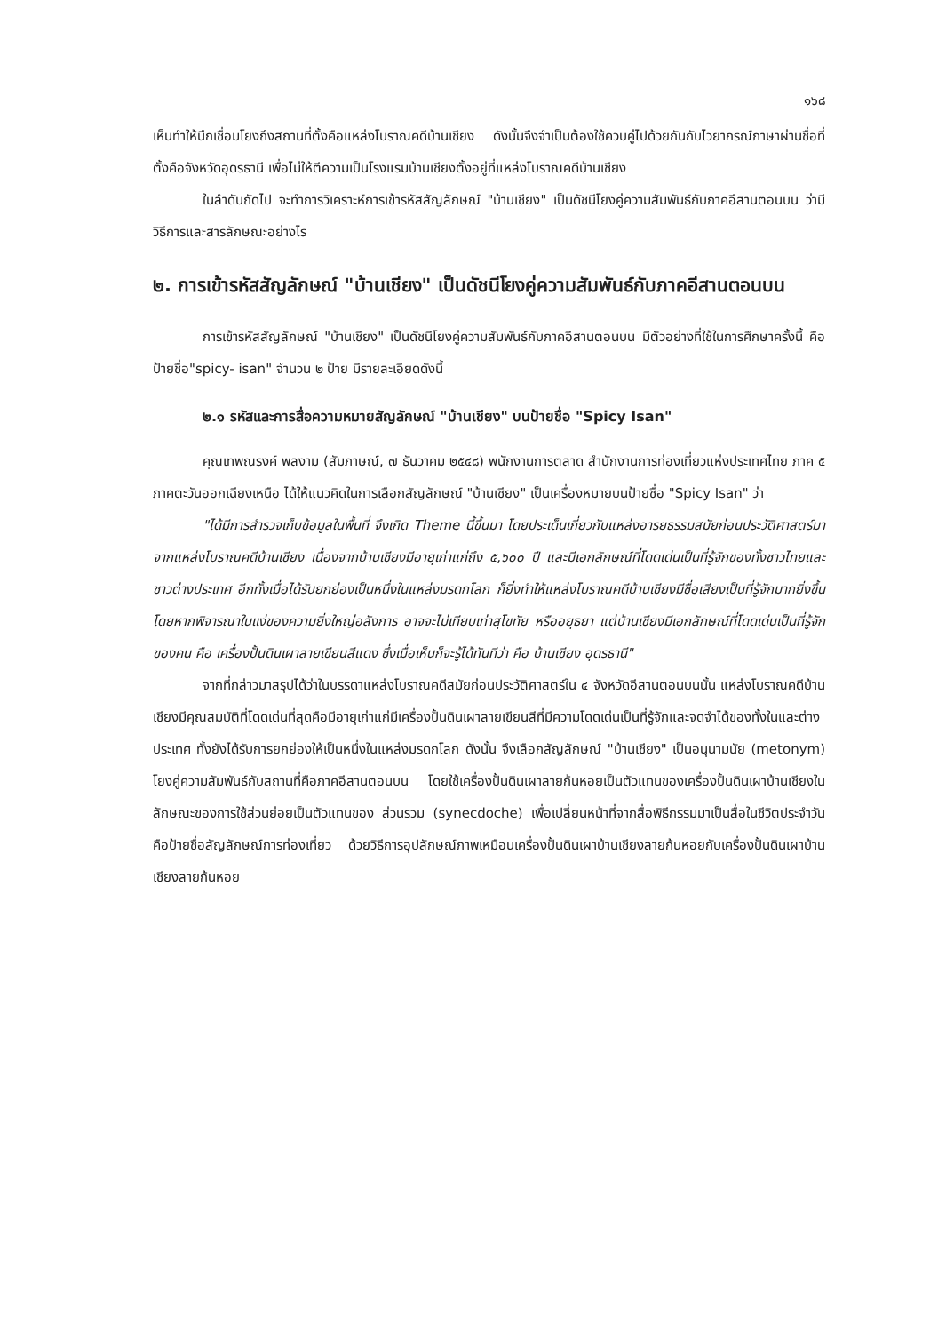๑๖๘
เห็นทำให้นึกเชื่อมโยงถึงสถานที่ตั้งคือแหล่งโบราณคดีบ้านเชียง ดังนั้นจึงจำเป็นต้องใช้ควบคู่ไปด้วยกันกับไวยากรณ์ภาษาผ่านชื่อที่ตั้งคือจังหวัดอุดรธานี เพื่อไม่ให้ตีความเป็นโรงแรมบ้านเชียงตั้งอยู่ที่แหล่งโบราณคดีบ้านเชียง
ในลำดับถัดไป จะทำการวิเคราะห์การเข้ารหัสสัญลักษณ์ "บ้านเชียง" เป็นดัชนีโยงคู่ความสัมพันธ์กับภาคอีสานตอนบน ว่ามีวิธีการและสารลักษณะอย่างไร
๒. การเข้ารหัสสัญลักษณ์ "บ้านเชียง" เป็นดัชนีโยงคู่ความสัมพันธ์กับภาคอีสานตอนบน
การเข้ารหัสสัญลักษณ์ "บ้านเชียง" เป็นดัชนีโยงคู่ความสัมพันธ์กับภาคอีสานตอนบน มีตัวอย่างที่ใช้ในการศึกษาครั้งนี้ คือ ป้ายชื่อ"spicy- isan" จำนวน ๒ ป้าย มีรายละเอียดดังนี้
๒.๑ รหัสและการสื่อความหมายสัญลักษณ์ "บ้านเชียง" บนป้ายชื่อ "Spicy Isan"
คุณเทพณรงค์ พลงาม (สัมภาษณ์, ๗ ธันวาคม ๒๕๔๘) พนักงานการตลาด สำนักงานการท่องเที่ยวแห่งประเทศไทย ภาค ๕ ภาคตะวันออกเฉียงเหนือ ได้ให้แนวคิดในการเลือกสัญลักษณ์ "บ้านเชียง" เป็นเครื่องหมายบนป้ายชื่อ "Spicy Isan" ว่า
"ได้มีการสำรวจเก็บข้อมูลในพื้นที่ จึงเกิด Theme นี้ขึ้นมา โดยประเด็นเกี่ยวกับแหล่งอารยธรรมสมัยก่อนประวัติศาสตร์มาจากแหล่งโบราณคดีบ้านเชียง เนื่องจากบ้านเชียงมีอายุเก่าแก่ถึง ๕,๖๐๐ ปี และมีเอกลักษณ์ที่โดดเด่นเป็นที่รู้จักของทั้งชาวไทยและชาวต่างประเทศ อีกทั้งเมื่อได้รับยกย่องเป็นหนึ่งในแหล่งมรดกโลก ก็ยิ่งทำให้แหล่งโบราณคดีบ้านเชียงมีชื่อเสียงเป็นที่รู้จักมากยิ่งขึ้น โดยหากพิจารณาในแง่ของความยิ่งใหญ่อลังการ อาจจะไม่เทียบเท่าสุโขทัย หรืออยุธยา แต่บ้านเชียงมีเอกลักษณ์ที่โดดเด่นเป็นที่รู้จักของคน คือ เครื่องปั้นดินเผาลายเขียนสีแดง ซึ่งเมื่อเห็นก็จะรู้ได้ทันทีว่า คือ บ้านเชียง อุดรธานี"
จากที่กล่าวมาสรุปได้ว่าในบรรดาแหล่งโบราณคดีสมัยก่อนประวัติศาสตร์ใน ๔ จังหวัดอีสานตอนบนนั้น แหล่งโบราณคดีบ้านเชียงมีคุณสมบัติที่โดดเด่นที่สุดคือมีอายุเก่าแก่มีเครื่องปั้นดินเผาลายเขียนสีที่มีความโดดเด่นเป็นที่รู้จักและจดจำได้ของทั้งในและต่างประเทศ ทั้งยังได้รับการยกย่องให้เป็นหนึ่งในแหล่งมรดกโลก ดังนั้น จึงเลือกสัญลักษณ์ "บ้านเชียง" เป็นอนุนามนัย (metonym) โยงคู่ความสัมพันธ์กับสถานที่คือภาคอีสานตอนบน โดยใช้เครื่องปั้นดินเผาลายก้นหอยเป็นตัวแทนของเครื่องปั้นดินเผาบ้านเชียงในลักษณะของการใช้ส่วนย่อยเป็นตัวแทนของ ส่วนรวม (synecdoche) เพื่อเปลี่ยนหน้าที่จากสื่อพิธีกรรมมาเป็นสื่อในชีวิตประจำวันคือป้ายชื่อสัญลักษณ์การท่องเที่ยว ด้วยวิธีการอุปลักษณ์ภาพเหมือนเครื่องปั้นดินเผาบ้านเชียงลายก้นหอยกับเครื่องปั้นดินเผาบ้านเชียงลายก้นหอย